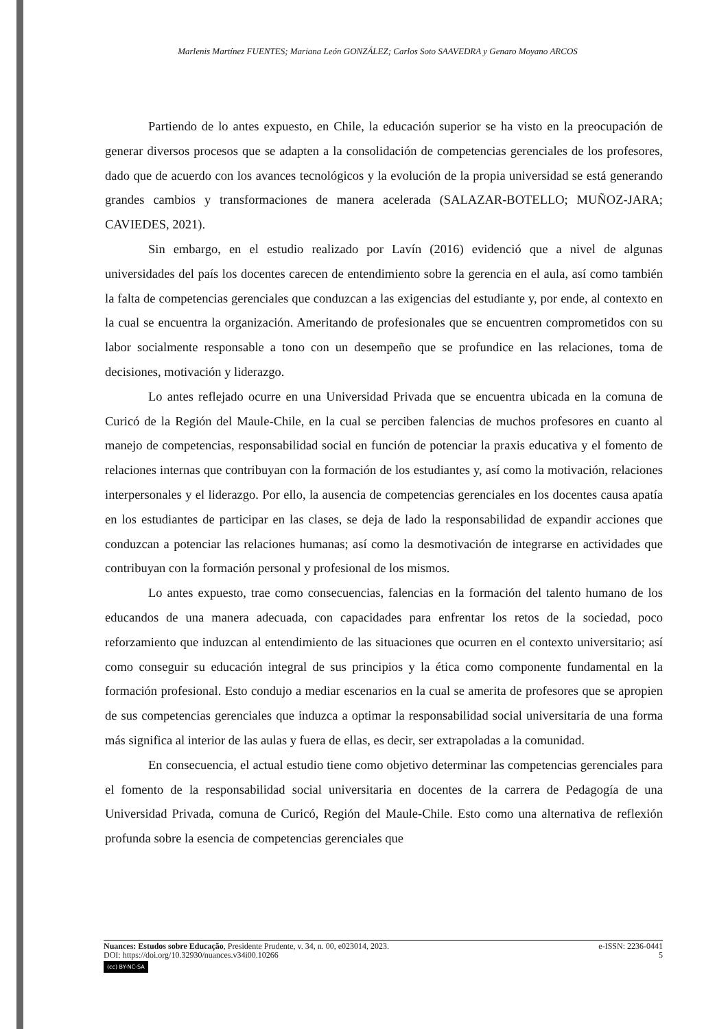Marlenis Martínez FUENTES; Mariana León GONZÁLEZ; Carlos Soto SAAVEDRA y Genaro Moyano ARCOS
Partiendo de lo antes expuesto, en Chile, la educación superior se ha visto en la preocupación de generar diversos procesos que se adapten a la consolidación de competencias gerenciales de los profesores, dado que de acuerdo con los avances tecnológicos y la evolución de la propia universidad se está generando grandes cambios y transformaciones de manera acelerada (SALAZAR-BOTELLO; MUÑOZ-JARA; CAVIEDES, 2021).
Sin embargo, en el estudio realizado por Lavín (2016) evidenció que a nivel de algunas universidades del país los docentes carecen de entendimiento sobre la gerencia en el aula, así como también la falta de competencias gerenciales que conduzcan a las exigencias del estudiante y, por ende, al contexto en la cual se encuentra la organización. Ameritando de profesionales que se encuentren comprometidos con su labor socialmente responsable a tono con un desempeño que se profundice en las relaciones, toma de decisiones, motivación y liderazgo.
Lo antes reflejado ocurre en una Universidad Privada que se encuentra ubicada en la comuna de Curicó de la Región del Maule-Chile, en la cual se perciben falencias de muchos profesores en cuanto al manejo de competencias, responsabilidad social en función de potenciar la praxis educativa y el fomento de relaciones internas que contribuyan con la formación de los estudiantes y, así como la motivación, relaciones interpersonales y el liderazgo. Por ello, la ausencia de competencias gerenciales en los docentes causa apatía en los estudiantes de participar en las clases, se deja de lado la responsabilidad de expandir acciones que conduzcan a potenciar las relaciones humanas; así como la desmotivación de integrarse en actividades que contribuyan con la formación personal y profesional de los mismos.
Lo antes expuesto, trae como consecuencias, falencias en la formación del talento humano de los educandos de una manera adecuada, con capacidades para enfrentar los retos de la sociedad, poco reforzamiento que induzcan al entendimiento de las situaciones que ocurren en el contexto universitario; así como conseguir su educación integral de sus principios y la ética como componente fundamental en la formación profesional. Esto condujo a mediar escenarios en la cual se amerita de profesores que se apropien de sus competencias gerenciales que induzca a optimar la responsabilidad social universitaria de una forma más significa al interior de las aulas y fuera de ellas, es decir, ser extrapoladas a la comunidad.
En consecuencia, el actual estudio tiene como objetivo determinar las competencias gerenciales para el fomento de la responsabilidad social universitaria en docentes de la carrera de Pedagogía de una Universidad Privada, comuna de Curicó, Región del Maule-Chile. Esto como una alternativa de reflexión profunda sobre la esencia de competencias gerenciales que
Nuances: Estudos sobre Educação, Presidente Prudente, v. 34, n. 00, e023014, 2023. e-ISSN: 2236-0441
DOI: https://doi.org/10.32930/nuances.v34i00.10266 5
(cc) BY-NC-SA